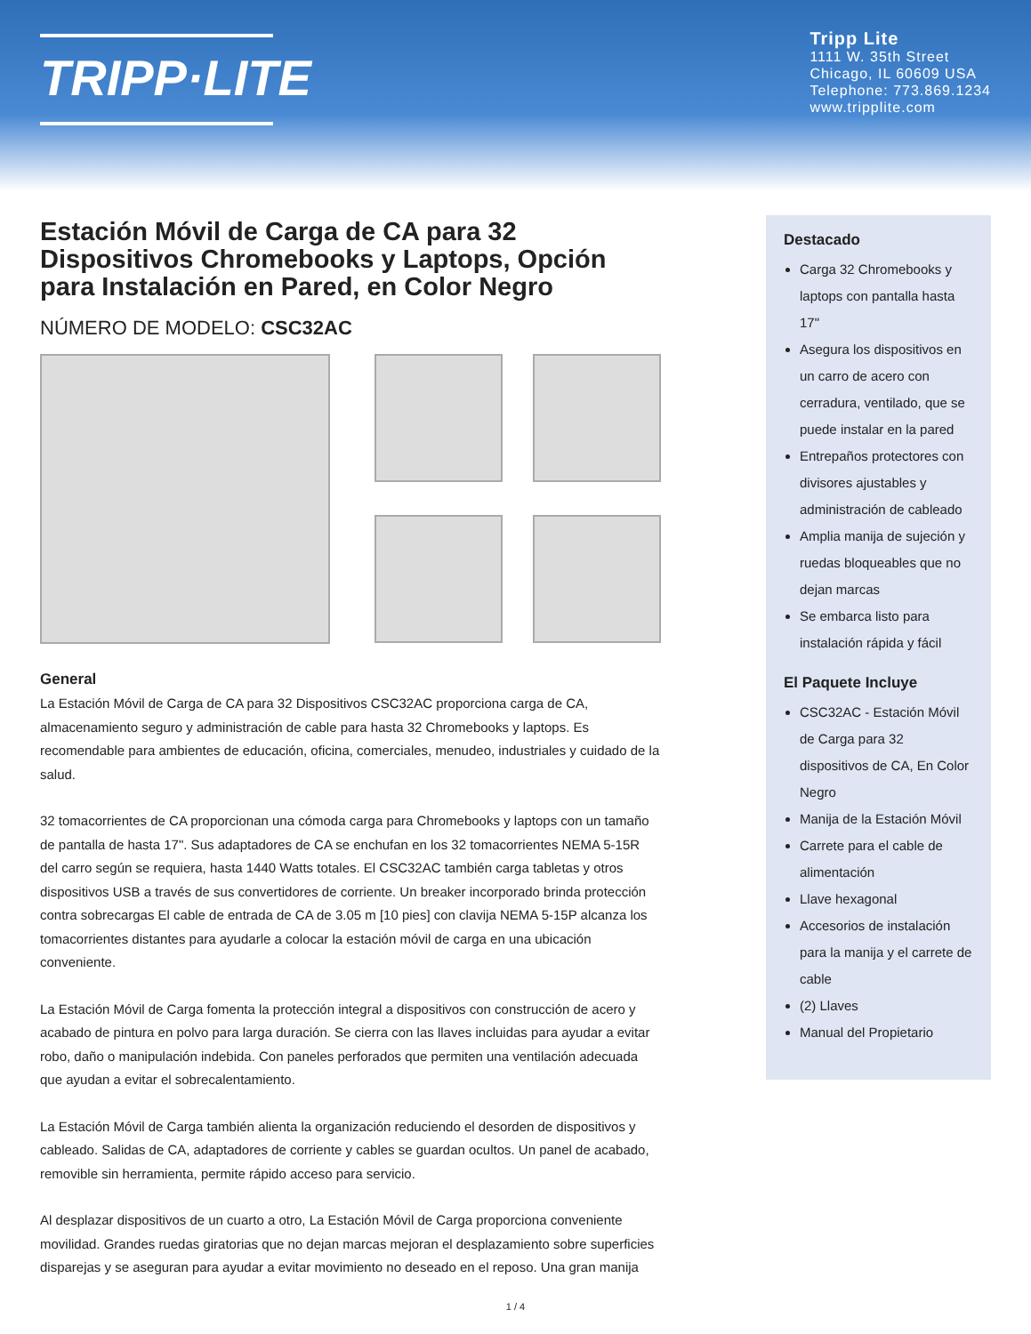TRIPP·LITE
Tripp Lite
1111 W. 35th Street
Chicago, IL 60609 USA
Telephone: 773.869.1234
www.tripplite.com
Estación Móvil de Carga de CA para 32 Dispositivos Chromebooks y Laptops, Opción para Instalación en Pared, en Color Negro
NÚMERO DE MODELO: CSC32AC
General
La Estación Móvil de Carga de CA para 32 Dispositivos CSC32AC proporciona carga de CA, almacenamiento seguro y administración de cable para hasta 32 Chromebooks y laptops. Es recomendable para ambientes de educación, oficina, comerciales, menudeo, industriales y cuidado de la salud.
32 tomacorrientes de CA proporcionan una cómoda carga para Chromebooks y laptops con un tamaño de pantalla de hasta 17". Sus adaptadores de CA se enchufan en los 32 tomacorrientes NEMA 5-15R del carro según se requiera, hasta 1440 Watts totales. El CSC32AC también carga tabletas y otros dispositivos USB a través de sus convertidores de corriente. Un breaker incorporado brinda protección contra sobrecargas El cable de entrada de CA de 3.05 m [10 pies] con clavija NEMA 5-15P alcanza los tomacorrientes distantes para ayudarle a colocar la estación móvil de carga en una ubicación conveniente.
La Estación Móvil de Carga fomenta la protección integral a dispositivos con construcción de acero y acabado de pintura en polvo para larga duración. Se cierra con las llaves incluidas para ayudar a evitar robo, daño o manipulación indebida. Con paneles perforados que permiten una ventilación adecuada que ayudan a evitar el sobrecalentamiento.
La Estación Móvil de Carga también alienta la organización reduciendo el desorden de dispositivos y cableado. Salidas de CA, adaptadores de corriente y cables se guardan ocultos. Un panel de acabado, removible sin herramienta, permite rápido acceso para servicio.
Al desplazar dispositivos de un cuarto a otro, La Estación Móvil de Carga proporciona conveniente movilidad. Grandes ruedas giratorias que no dejan marcas mejoran el desplazamiento sobre superficies disparejas y se aseguran para ayudar a evitar movimiento no deseado en el reposo. Una gran manija
Destacado
Carga 32 Chromebooks y laptops con pantalla hasta 17"
Asegura los dispositivos en un carro de acero con cerradura, ventilado, que se puede instalar en la pared
Entrepaños protectores con divisores ajustables y administración de cableado
Amplia manija de sujeción y ruedas bloqueables que no dejan marcas
Se embarca listo para instalación rápida y fácil
El Paquete Incluye
CSC32AC - Estación Móvil de Carga para 32 dispositivos de CA, En Color Negro
Manija de la Estación Móvil
Carrete para el cable de alimentación
Llave hexagonal
Accesorios de instalación para la manija y el carrete de cable
(2) Llaves
Manual del Propietario
1 / 4